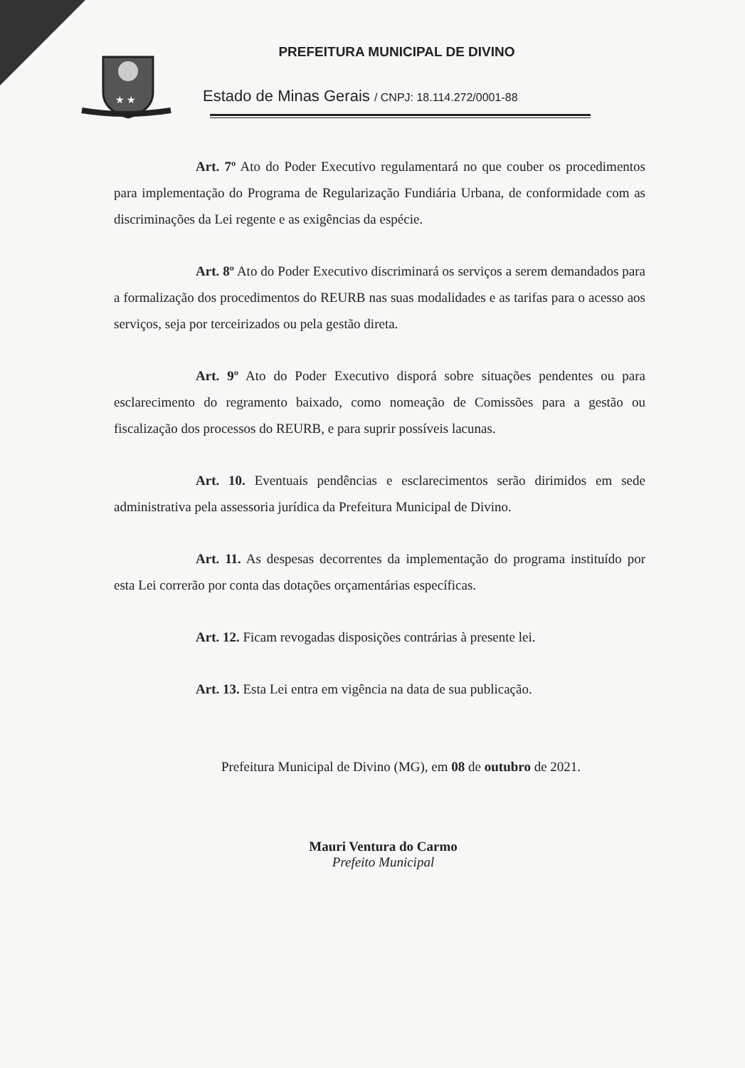★ ★
PREFEITURA MUNICIPAL DE DIVINO
Estado de Minas Gerais / CNPJ: 18.114.272/0001-88
Art. 7º Ato do Poder Executivo regulamentará no que couber os procedimentos para implementação do Programa de Regularização Fundiária Urbana, de conformidade com as discriminações da Lei regente e as exigências da espécie.
Art. 8º Ato do Poder Executivo discriminará os serviços a serem demandados para a formalização dos procedimentos do REURB nas suas modalidades e as tarifas para o acesso aos serviços, seja por terceirizados ou pela gestão direta.
Art. 9º Ato do Poder Executivo disporá sobre situações pendentes ou para esclarecimento do regramento baixado, como nomeação de Comissões para a gestão ou fiscalização dos processos do REURB, e para suprir possíveis lacunas.
Art. 10. Eventuais pendências e esclarecimentos serão dirimidos em sede administrativa pela assessoria jurídica da Prefeitura Municipal de Divino.
Art. 11. As despesas decorrentes da implementação do programa instituído por esta Lei correrão por conta das dotações orçamentárias específicas.
Art. 12. Ficam revogadas disposições contrárias à presente lei.
Art. 13. Esta Lei entra em vigência na data de sua publicação.
Prefeitura Municipal de Divino (MG), em 08 de outubro de 2021.
Mauri Ventura do Carmo
Prefeito Municipal